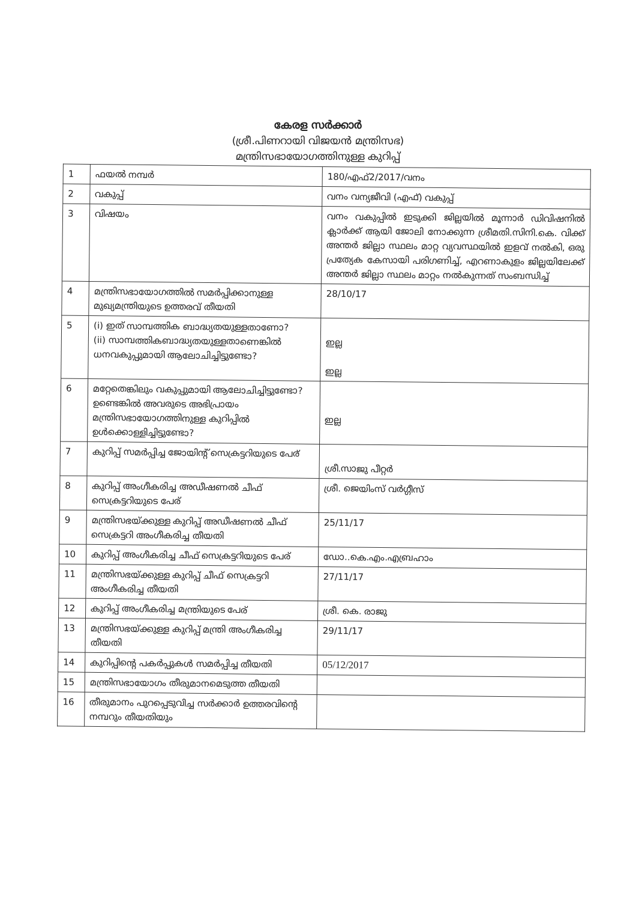കേരള സർക്കാർ
(ശ്രീ.പിണറായി വിജയൻ മന്ത്രിസഭ)
മന്ത്രിസഭായോഗത്തിനുള്ള കുറിപ്പ്
| 1 | ഫയൽ നമ്പർ | 180/എഫ്2/2017/വനം |
| 2 | വകുപ്പ് | വനം വന്യജീവി (എഫ്) വകുപ്പ് |
| 3 | വിഷയം | വനം വകുപ്പിൽ ഇടുക്കി ജില്ലയിൽ മൂന്നാർ ഡിവിഷനിൽ ക്ലാർക്ക് ആയി ജോലി നോക്കുന്ന ശ്രീമതി.സിനി.കെ. വിക്ക് അന്തർ ജില്ലാ സ്ഥലം മാറ്റ വ്യവസ്ഥയിൽ ഇളവ് നൽകി, ഒരു പ്രത്യേക കേസായി പരിഗണിച്ച്, എറണാകുളം ജില്ലയിലേക്ക് അന്തർ ജില്ലാ സ്ഥലം മാറ്റം നൽകുന്നത് സംബന്ധിച്ച് |
| 4 | മന്ത്രിസഭായോഗത്തിൽ സമർപ്പിക്കാനുള്ള മുഖ്യമന്ത്രിയുടെ ഉത്തരവ് തീയതി | 28/10/17 |
| 5 | (i) ഇത് സാമ്പത്തിക ബാദ്ധ്യതയുള്ളതാണോ? (ii) സാമ്പത്തികബാദ്ധ്യതയുള്ളതാണെങ്കിൽ ധനവകുപ്പുമായി ആലോചിച്ചിട്ടുണ്ടോ? | ഇല്ല ഇല്ല |
| 6 | മറ്റേതെങ്കിലും വകുപ്പുമായി ആലോചിച്ചിട്ടുണ്ടോ? ഉണ്ടെങ്കിൽ അവരുടെ അഭിപ്രായം മന്ത്രിസഭായോഗത്തിനുള്ള കുറിപ്പിൽ ഉൾക്കൊള്ളിച്ചിട്ടുണ്ടോ? | ഇല്ല |
| 7 | കുറിപ്പ് സമർപ്പിച്ച ജോയിന്റ് സെക്രട്ടറിയുടെ പേര് | ശ്രീ.സാജു പീറ്റർ |
| 8 | കുറിപ്പ് അംഗീകരിച്ച അഡീഷണൽ ചീഫ് സെക്രട്ടറിയുടെ പേര് | ശ്രീ. ജെയിംസ് വർഗ്ഗീസ് |
| 9 | മന്ത്രിസഭയ്ക്കുള്ള കുറിപ്പ് അഡീഷണൽ ചീഫ് സെക്രട്ടറി അംഗീകരിച്ച തീയതി | 25/11/17 |
| 10 | കുറിപ്പ് അംഗീകരിച്ച ചീഫ് സെക്രട്ടറിയുടെ പേര് | ഡോ..കെ.എം.എബ്രഹാം |
| 11 | മന്ത്രിസഭയ്ക്കുള്ള കുറിപ്പ് ചീഫ് സെക്രട്ടറി അംഗീകരിച്ച തീയതി | 27/11/17 |
| 12 | കുറിപ്പ് അംഗീകരിച്ച മന്ത്രിയുടെ പേര് | ശ്രീ. കെ. രാജു |
| 13 | മന്ത്രിസഭയ്ക്കുള്ള കുറിപ്പ് മന്ത്രി അംഗീകരിച്ച തീയതി | 29/11/17 |
| 14 | കുറിപ്പിന്റെ പകർപ്പുകൾ സമർപ്പിച്ച തീയതി | 05/12/2017 |
| 15 | മന്ത്രിസഭായോഗം തീരുമാനമെടുത്ത തീയതി | |
| 16 | തീരുമാനം പുറപ്പെടുവിച്ച സർക്കാർ ഉത്തരവിന്റെ നമ്പറും തീയതിയും | |